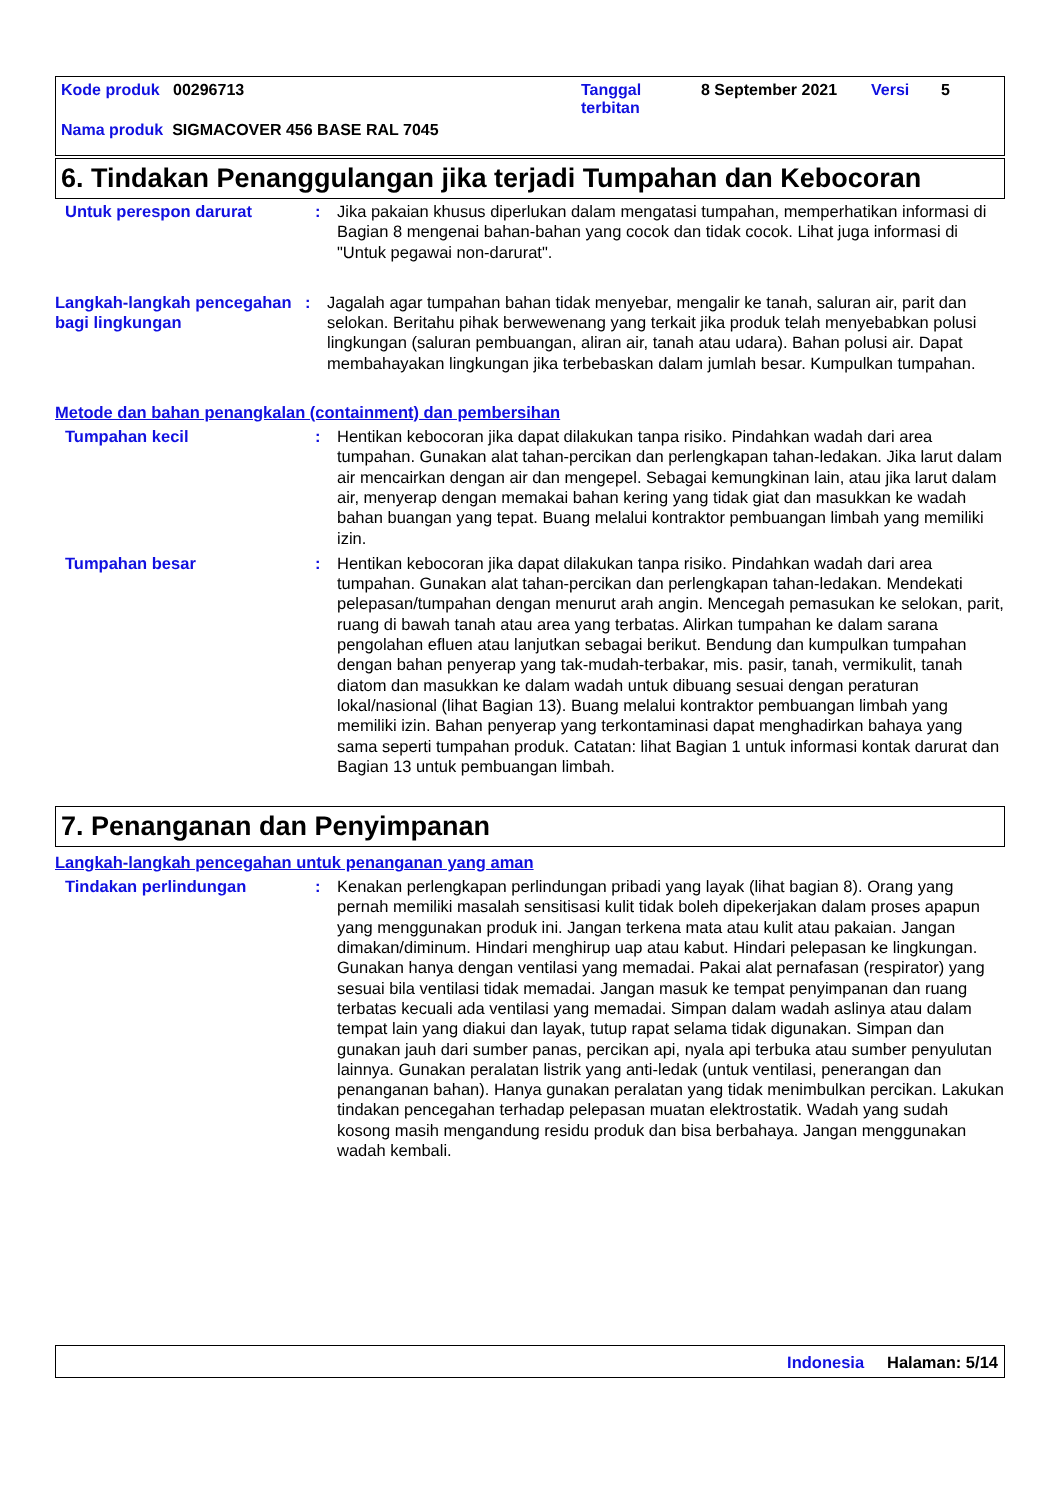Kode produk 00296713 Tanggal terbitan
8 September 2021 Versi 5
Nama produk SIGMACOVER 456 BASE RAL 7045
6. Tindakan Penanggulangan jika terjadi Tumpahan dan Kebocoran
Untuk perespon darurat : Jika pakaian khusus diperlukan dalam mengatasi tumpahan, memperhatikan informasi di Bagian 8 mengenai bahan-bahan yang cocok dan tidak cocok. Lihat juga informasi di "Untuk pegawai non-darurat".
Langkah-langkah pencegahan bagi lingkungan
: Jagalah agar tumpahan bahan tidak menyebar, mengalir ke tanah, saluran air, parit dan selokan. Beritahu pihak berwewenang yang terkait jika produk telah menyebabkan polusi lingkungan (saluran pembuangan, aliran air, tanah atau udara). Bahan polusi air. Dapat membahayakan lingkungan jika terbebaskan dalam jumlah besar. Kumpulkan tumpahan.
Metode dan bahan penangkalan (containment) dan pembersihan
Tumpahan kecil : Hentikan kebocoran jika dapat dilakukan tanpa risiko. Pindahkan wadah dari area tumpahan. Gunakan alat tahan-percikan dan perlengkapan tahan-ledakan. Jika larut dalam air mencairkan dengan air dan mengepel. Sebagai kemungkinan lain, atau jika larut dalam air, menyerap dengan memakai bahan kering yang tidak giat dan masukkan ke wadah bahan buangan yang tepat. Buang melalui kontraktor pembuangan limbah yang memiliki izin.
Tumpahan besar : Hentikan kebocoran jika dapat dilakukan tanpa risiko. Pindahkan wadah dari area tumpahan. Gunakan alat tahan-percikan dan perlengkapan tahan-ledakan. Mendekati pelepasan/tumpahan dengan menurut arah angin. Mencegah pemasukan ke selokan, parit, ruang di bawah tanah atau area yang terbatas. Alirkan tumpahan ke dalam sarana pengolahan efluen atau lanjutkan sebagai berikut. Bendung dan kumpulkan tumpahan dengan bahan penyerap yang tak-mudah-terbakar, mis. pasir, tanah, vermikulit, tanah diatom dan masukkan ke dalam wadah untuk dibuang sesuai dengan peraturan lokal/nasional (lihat Bagian 13). Buang melalui kontraktor pembuangan limbah yang memiliki izin. Bahan penyerap yang terkontaminasi dapat menghadirkan bahaya yang sama seperti tumpahan produk. Catatan: lihat Bagian 1 untuk informasi kontak darurat dan Bagian 13 untuk pembuangan limbah.
7. Penanganan dan Penyimpanan
Langkah-langkah pencegahan untuk penanganan yang aman
Tindakan perlindungan : Kenakan perlengkapan perlindungan pribadi yang layak (lihat bagian 8). Orang yang pernah memiliki masalah sensitisasi kulit tidak boleh dipekerjakan dalam proses apapun yang menggunakan produk ini. Jangan terkena mata atau kulit atau pakaian. Jangan dimakan/diminum. Hindari menghirup uap atau kabut. Hindari pelepasan ke lingkungan. Gunakan hanya dengan ventilasi yang memadai. Pakai alat pernafasan (respirator) yang sesuai bila ventilasi tidak memadai. Jangan masuk ke tempat penyimpanan dan ruang terbatas kecuali ada ventilasi yang memadai. Simpan dalam wadah aslinya atau dalam tempat lain yang diakui dan layak, tutup rapat selama tidak digunakan. Simpan dan gunakan jauh dari sumber panas, percikan api, nyala api terbuka atau sumber penyulutan lainnya. Gunakan peralatan listrik yang anti-ledak (untuk ventilasi, penerangan dan penanganan bahan). Hanya gunakan peralatan yang tidak menimbulkan percikan. Lakukan tindakan pencegahan terhadap pelepasan muatan elektrostatik. Wadah yang sudah kosong masih mengandung residu produk dan bisa berbahaya. Jangan menggunakan wadah kembali.
Indonesia Halaman: 5/14